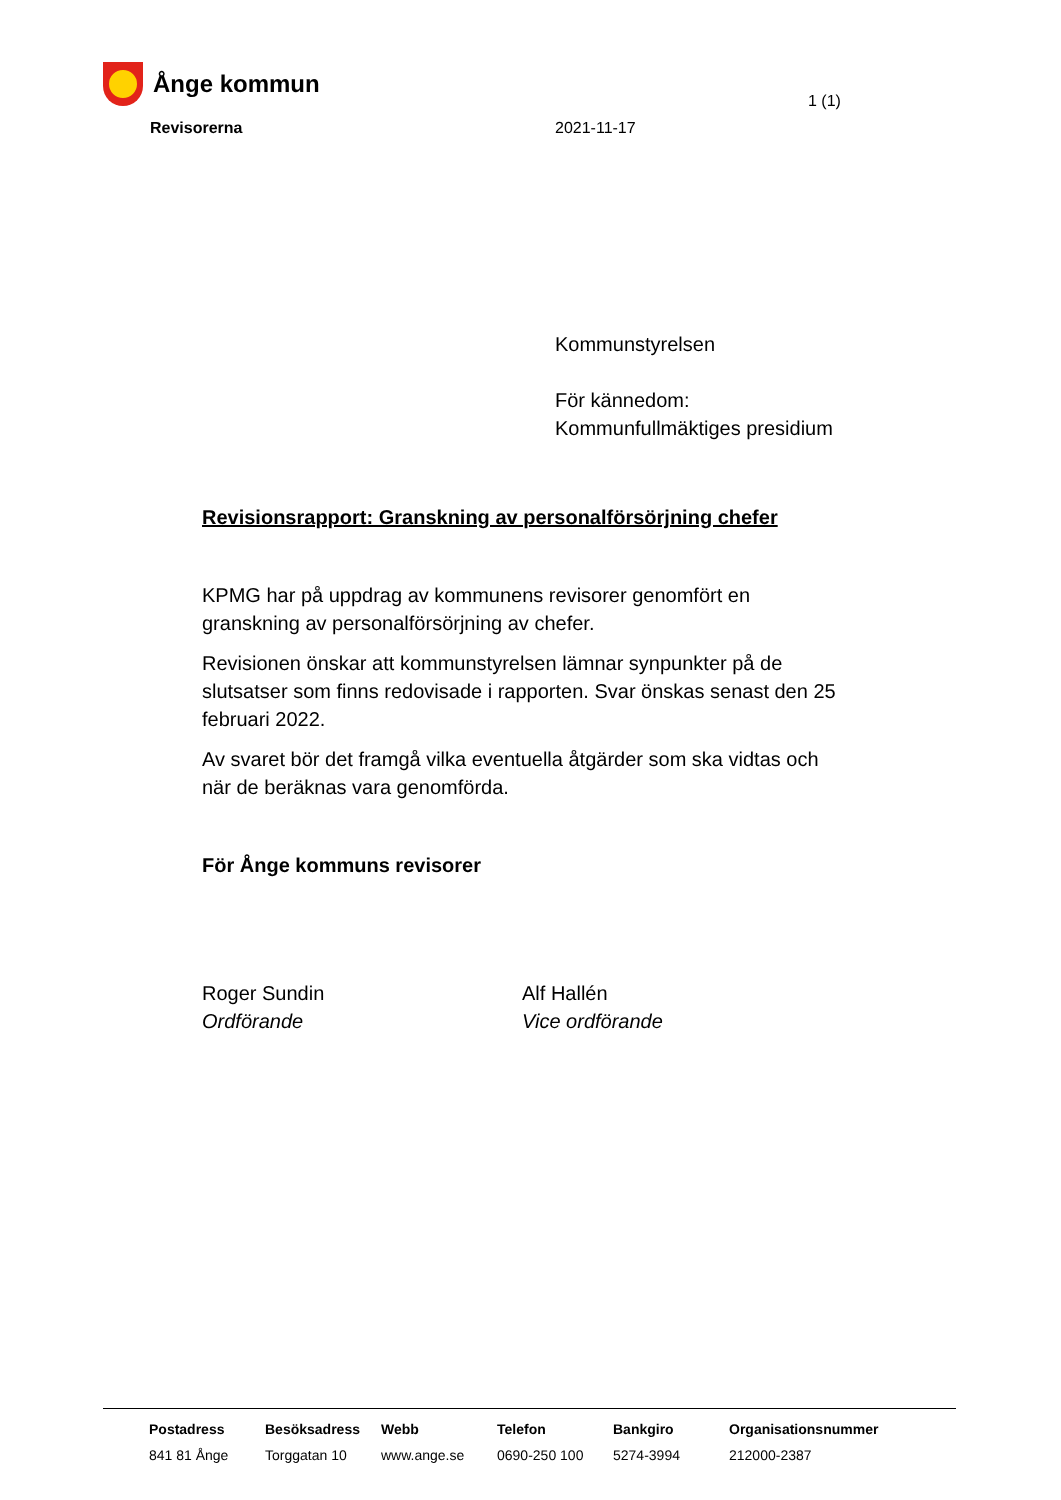Ånge kommun
1 (1)
Revisorerna 2021-11-17
Kommunstyrelsen
För kännedom:
Kommunfullmäktiges presidium
Revisionsrapport: Granskning av personalförsörjning chefer
KPMG har på uppdrag av kommunens revisorer genomfört en granskning av personalförsörjning av chefer.
Revisionen önskar att kommunstyrelsen lämnar synpunkter på de slutsatser som finns redovisade i rapporten. Svar önskas senast den 25 februari 2022.
Av svaret bör det framgå vilka eventuella åtgärder som ska vidtas och när de beräknas vara genomförda.
För Ånge kommuns revisorer
Roger Sundin
Ordförande
Alf Hallén
Vice ordförande
| Postadress | Besöksadress | Webb | Telefon | Bankgiro | Organisationsnummer |
| --- | --- | --- | --- | --- | --- |
| 841 81 Ånge | Torggatan 10 | www.ange.se | 0690-250 100 | 5274-3994 | 212000-2387 |